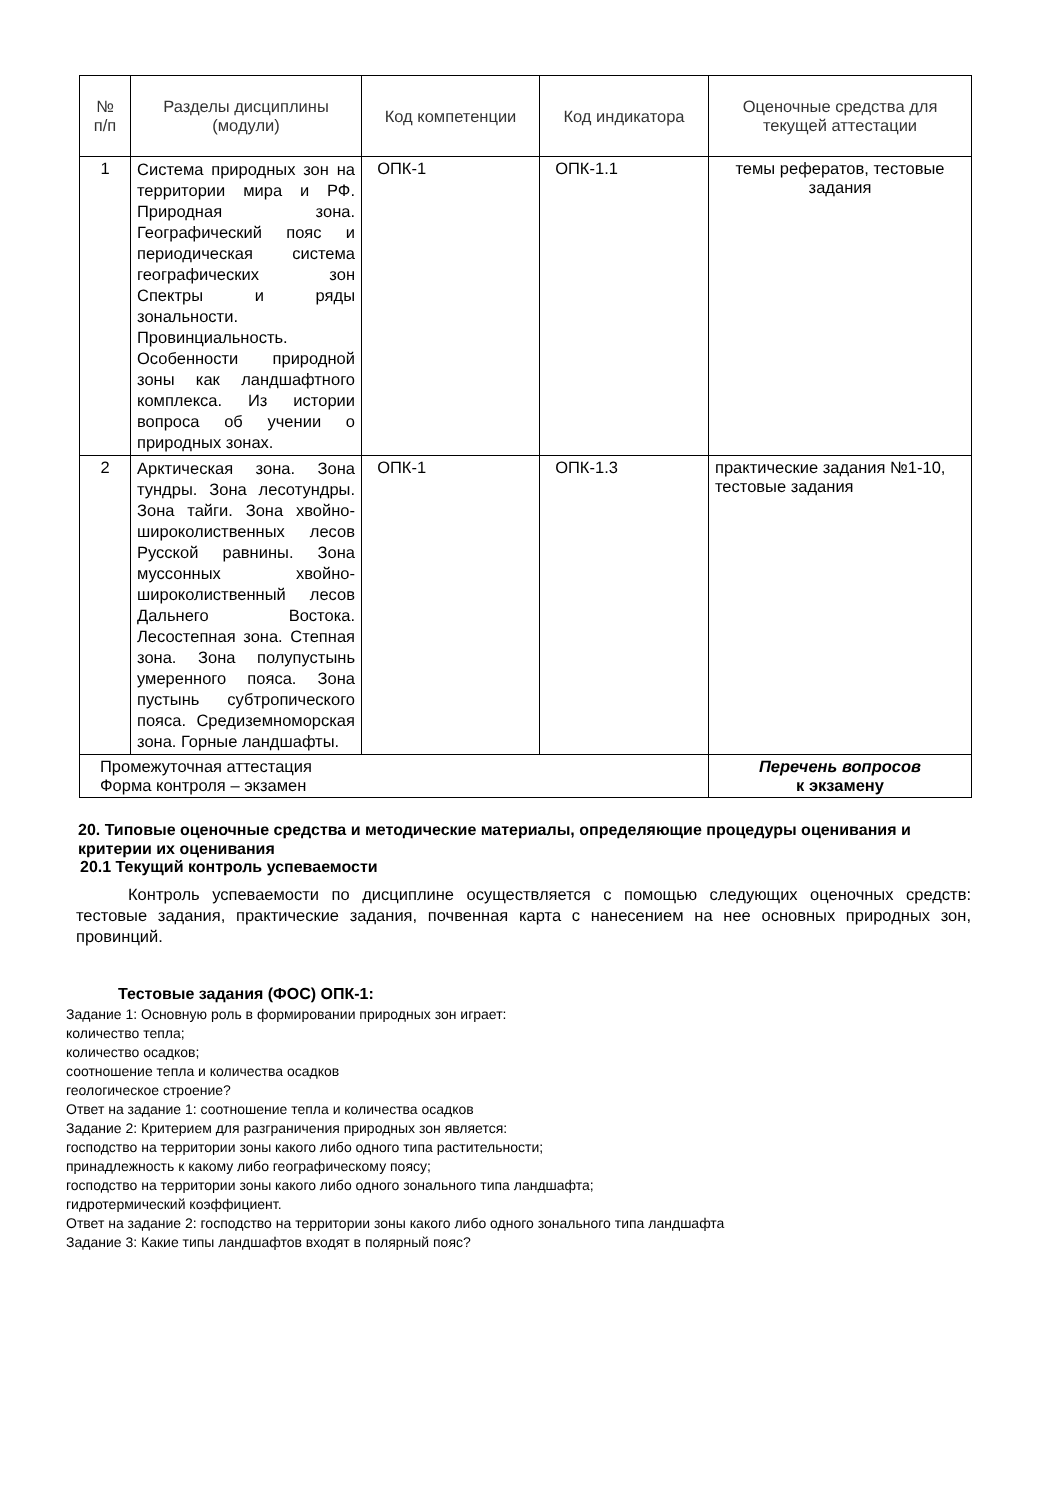| № п/п | Разделы дисциплины (модули) | Код компетенции | Код индикатора | Оценочные средства для текущей аттестации |
| --- | --- | --- | --- | --- |
| 1 | Система природных зон на территории мира и РФ. Природная зона. Географический пояс и периодическая система географических зон Спектры и ряды зональности. Провинциальность. Особенности природной зоны как ландшафтного комплекса. Из истории вопроса об учении о природных зонах. | ОПК-1 | ОПК-1.1 | темы рефератов, тестовые задания |
| 2 | Арктическая зона. Зона тундры. Зона лесотундры. Зона тайги. Зона хвойно-широколиственных лесов Русской равнины. Зона муссонных хвойно-широколиственный лесов Дальнего Востока. Лесостепная зона. Степная зона. Зона полупустынь умеренного пояса. Зона пустынь субтропического пояса. Средиземноморская зона. Горные ландшафты. | ОПК-1 | ОПК-1.3 | практические задания №1-10, тестовые задания |
| Промежуточная аттестация Форма контроля – экзамен | | | | Перечень вопросов к экзамену |
20. Типовые оценочные средства и методические материалы, определяющие процедуры оценивания и критерии их оценивания
20.1 Текущий контроль успеваемости
Контроль успеваемости по дисциплине осуществляется с помощью следующих оценочных средств: тестовые задания, практические задания, почвенная карта с нанесением на нее основных природных зон, провинций.
Тестовые задания (ФОС) ОПК-1:
Задание 1: Основную роль в формировании природных зон играет:
количество тепла;
количество осадков;
соотношение тепла и количества осадков
геологическое строение?
Ответ на задание 1: соотношение тепла и количества осадков
Задание 2: Критерием для разграничения природных зон является:
господство на территории зоны какого либо одного типа растительности;
принадлежность к какому либо географическому поясу;
господство на территории зоны какого либо одного зонального типа ландшафта;
гидротермический коэффициент.
Ответ на задание 2: господство на территории зоны какого либо одного зонального типа ландшафта
Задание 3: Какие типы ландшафтов входят в полярный пояс?